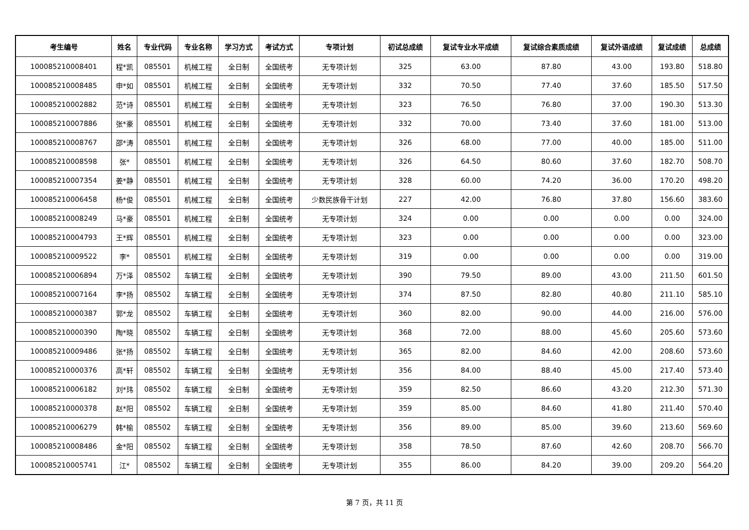| 考生编号 | 姓名 | 专业代码 | 专业名称 | 学习方式 | 考试方式 | 专项计划 | 初试总成绩 | 复试专业水平成绩 | 复试综合素质成绩 | 复试外语成绩 | 复试成绩 | 总成绩 |
| --- | --- | --- | --- | --- | --- | --- | --- | --- | --- | --- | --- | --- |
| 100085210008401 | 程*凯 | 085501 | 机械工程 | 全日制 | 全国统考 | 无专项计划 | 325 | 63.00 | 87.80 | 43.00 | 193.80 | 518.80 |
| 100085210008485 | 申*如 | 085501 | 机械工程 | 全日制 | 全国统考 | 无专项计划 | 332 | 70.50 | 77.40 | 37.60 | 185.50 | 517.50 |
| 100085210002882 | 范*诗 | 085501 | 机械工程 | 全日制 | 全国统考 | 无专项计划 | 323 | 76.50 | 76.80 | 37.00 | 190.30 | 513.30 |
| 100085210007886 | 张*豪 | 085501 | 机械工程 | 全日制 | 全国统考 | 无专项计划 | 332 | 70.00 | 73.40 | 37.60 | 181.00 | 513.00 |
| 100085210008767 | 邵*涛 | 085501 | 机械工程 | 全日制 | 全国统考 | 无专项计划 | 326 | 68.00 | 77.00 | 40.00 | 185.00 | 511.00 |
| 100085210008598 | 张* | 085501 | 机械工程 | 全日制 | 全国统考 | 无专项计划 | 326 | 64.50 | 80.60 | 37.60 | 182.70 | 508.70 |
| 100085210007354 | 姜*静 | 085501 | 机械工程 | 全日制 | 全国统考 | 无专项计划 | 328 | 60.00 | 74.20 | 36.00 | 170.20 | 498.20 |
| 100085210006458 | 杨*俊 | 085501 | 机械工程 | 全日制 | 全国统考 | 少数民族骨干计划 | 227 | 42.00 | 76.80 | 37.80 | 156.60 | 383.60 |
| 100085210008249 | 马*豪 | 085501 | 机械工程 | 全日制 | 全国统考 | 无专项计划 | 324 | 0.00 | 0.00 | 0.00 | 0.00 | 324.00 |
| 100085210004793 | 王*辉 | 085501 | 机械工程 | 全日制 | 全国统考 | 无专项计划 | 323 | 0.00 | 0.00 | 0.00 | 0.00 | 323.00 |
| 100085210009522 | 李* | 085501 | 机械工程 | 全日制 | 全国统考 | 无专项计划 | 319 | 0.00 | 0.00 | 0.00 | 0.00 | 319.00 |
| 100085210006894 | 万*泽 | 085502 | 车辆工程 | 全日制 | 全国统考 | 无专项计划 | 390 | 79.50 | 89.00 | 43.00 | 211.50 | 601.50 |
| 100085210007164 | 李*扬 | 085502 | 车辆工程 | 全日制 | 全国统考 | 无专项计划 | 374 | 87.50 | 82.80 | 40.80 | 211.10 | 585.10 |
| 100085210000387 | 郭*龙 | 085502 | 车辆工程 | 全日制 | 全国统考 | 无专项计划 | 360 | 82.00 | 90.00 | 44.00 | 216.00 | 576.00 |
| 100085210000390 | 陶*晓 | 085502 | 车辆工程 | 全日制 | 全国统考 | 无专项计划 | 368 | 72.00 | 88.00 | 45.60 | 205.60 | 573.60 |
| 100085210009486 | 张*扬 | 085502 | 车辆工程 | 全日制 | 全国统考 | 无专项计划 | 365 | 82.00 | 84.60 | 42.00 | 208.60 | 573.60 |
| 100085210000376 | 高*轩 | 085502 | 车辆工程 | 全日制 | 全国统考 | 无专项计划 | 356 | 84.00 | 88.40 | 45.00 | 217.40 | 573.40 |
| 100085210006182 | 刘*玮 | 085502 | 车辆工程 | 全日制 | 全国统考 | 无专项计划 | 359 | 82.50 | 86.60 | 43.20 | 212.30 | 571.30 |
| 100085210000378 | 赵*阳 | 085502 | 车辆工程 | 全日制 | 全国统考 | 无专项计划 | 359 | 85.00 | 84.60 | 41.80 | 211.40 | 570.40 |
| 100085210006279 | 韩*榆 | 085502 | 车辆工程 | 全日制 | 全国统考 | 无专项计划 | 356 | 89.00 | 85.00 | 39.60 | 213.60 | 569.60 |
| 100085210008486 | 金*阳 | 085502 | 车辆工程 | 全日制 | 全国统考 | 无专项计划 | 358 | 78.50 | 87.60 | 42.60 | 208.70 | 566.70 |
| 100085210005741 | 江* | 085502 | 车辆工程 | 全日制 | 全国统考 | 无专项计划 | 355 | 86.00 | 84.20 | 39.00 | 209.20 | 564.20 |
第 7 页，共 11 页